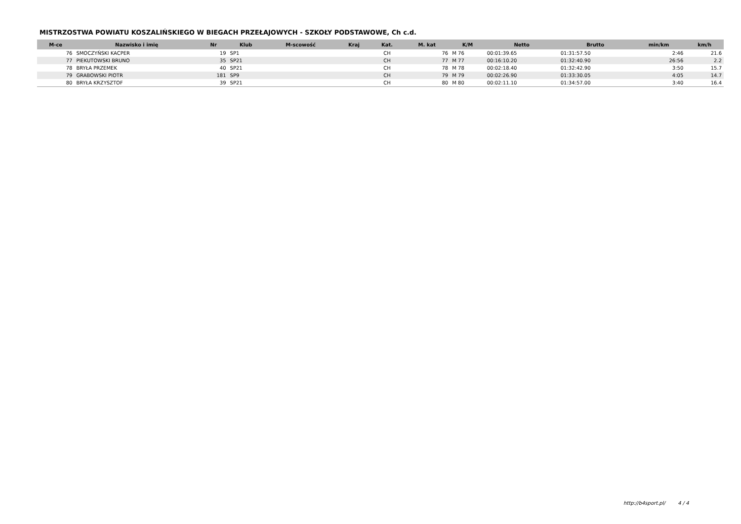MISTRZOSTWA POWIATU KOSZALIŃSKIEGO W BIEGACH PRZEŁAJOWYCH - SZKOŁY PODSTAWOWE, Ch c.d.
| M-ce | Nazwisko i imię | Nr | Klub | M-scowość | Kraj | Kat. | M. kat | K/M | Netto | Brutto | min/km | km/h |
| --- | --- | --- | --- | --- | --- | --- | --- | --- | --- | --- | --- | --- |
| 76 | SMOCZYŃSKI KACPER | 19 | SP1 | | | CH | 76 | M 76 | 00:01:39.65 | 01:31:57.50 | 2:46 | 21.6 |
| 77 | PIEKUTOWSKI BRUNO | 35 | SP21 | | | CH | 77 | M 77 | 00:16:10.20 | 01:32:40.90 | 26:56 | 2.2 |
| 78 | BRYŁA PRZEMEK | 40 | SP21 | | | CH | 78 | M 78 | 00:02:18.40 | 01:32:42.90 | 3:50 | 15.7 |
| 79 | GRABOWSKI PIOTR | 181 | SP9 | | | CH | 79 | M 79 | 00:02:26.90 | 01:33:30.05 | 4:05 | 14.7 |
| 80 | BRYŁA KRZYSZTOF | 39 | SP21 | | | CH | 80 | M 80 | 00:02:11.10 | 01:34:57.00 | 3:40 | 16.4 |
http://b4sport.pl/ 4 / 4